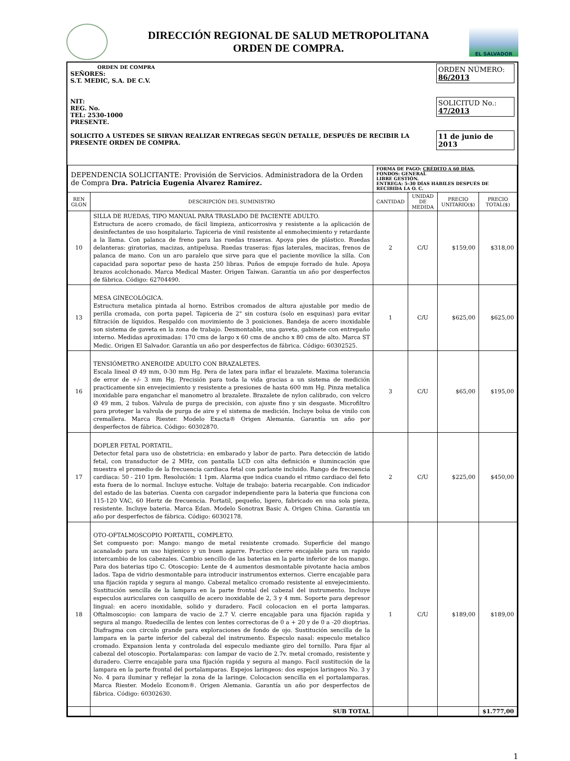DIRECCIÓN REGIONAL DE SALUD METROPOLITANA
ORDEN DE COMPRA.
EL SALVADOR
ORDEN DE COMPRA
SEÑORES:
S.T. MEDIC, S.A. DE C.V.
NIT:
REG. No.
TEL: 2530-1000
PRESENTE.
SOLICITO A USTEDES SE SIRVAN REALIZAR ENTREGAS SEGÚN DETALLE, DESPUÉS DE RECIBIR LA PRESENTE ORDEN DE COMPRA.
ORDEN NÚMERO: 86/2013
SOLICITUD No.: 47/2013
11 de junio de 2013
| DEPENDENCIA SOLICITANTE: Provisión de Servicios. Administradora de la Orden de Compra Dra. Patricia Eugenia Alvarez Ramírez. | | FORMA DE PAGO: CRÉDITO A 60 DÍAS. FONDOS: GENERAL LIBRE GESTIÓN. ENTREGA: 5-30 DÍAS HÁBILES DESPUÉS DE RECIBIDA LA O. C. | | | |
| REN GLON | DESCRIPCIÓN DEL SUMINISTRO | CANTIDAD | UNIDAD DE MEDIDA | PRECIO UNITARIO($) | PRECIO TOTAL($) |
| 10 | SILLA DE RUEDAS, TIPO MANUAL PARA TRASLADO DE PACIENTE ADULTO. Estructura de acero cromado, de fácil limpieza, anticorrosiva y resistente a la aplicación de desinfectantes de uso hospitalario. Tapiceria de vinil resistente al enmohecimiento y retardante a la llama. Con palanca de freno para las ruedas traseras. Apoya pies de plástico. Ruedas delanteras: giratorias, macizas, antipelusa. Ruedas traseras: fijas laterales, macizas, frenos de palanca de mano. Con un aro paralelo que sirve para que el paciente movilice la silla. Con capacidad para soportar peso de hasta 250 libras. Puños de empuje forrado de hule. Apoya brazos acolchonado. Marca Medical Master. Origen Taiwan. Garantía un año por desperfectos de fábrica. Código: 62704490. | 2 | C/U | $159,00 | $318,00 |
| 13 | MESA GINECOLÓGICA. Estructura metalica pintada al horno. Estribos cromados de altura ajustable por medio de perilla cromada, con porta papel. Tapiceria de 2" sin costura (solo en esquinas) para evitar filtración de líquidos. Respaldo con movimiento de 3 posiciones. Bandeja de acero inoxidable son sistema de gaveta en la zona de trabajo. Desmontable, una gaveta, gabinete con entrepaño interno. Medidas aproximadas: 170 cms de largo x 60 cms de ancho x 80 cms de alto. Marca ST Medic. Origen El Salvador. Garantía un año por desperfectos de fábrica. Código: 60302525. | 1 | C/U | $625,00 | $625,00 |
| 16 | TENSIÓMETRO ANEROIDE ADULTO CON BRAZALETES. Escala lineal Ø 49 mm, 0-30 mm Hg. Pera de latex para inflar el brazalete. Maxima tolerancia de error de +/- 3 mm Hg. Precisión para toda la vida gracias a un sistema de medición practicamente sin envejecimiento y resistente a presiones de hasta 600 mm Hg. Pinza metalica inoxidable para enganchar el manometro al brazalete. Brazalete de nylon calibrado, con velcro Ø 49 mm, 2 tubos. Valvula de purga de precisión, con ajuste fino y sin desgaste. Microfiltro para proteger la valvula de purga de aire y el sistema de medición. Incluye bolsa de vinilo con cremallera. Marca Riester. Modelo Exacta® Origen Alemania. Garantía un año por desperfectos de fábrica. Código: 60302870. | 3 | C/U | $65,00 | $195,00 |
| 17 | DOPLER FETAL PORTATIL. Detector fetal para uso de obstetricia: en embarado y labor de parto. Para detección de latido fetal, con transductor de 2 MHz, con pantalla LCD con alta definición e ilumincación que muestra el promedio de la frecuencia cardiaca fetal con parlante incluido. Rango de frecuencia cardiaca: 50 - 210 1pm. Resolución: 1 1pm. Alarma que indica cuando el ritmo cardiaco del feto esta fuera de lo normal. Incluye estuche. Voltaje de trabajo: bateria recargable. Con indicador del estado de las baterias. Cuenta con cargador independiente para la bateria que funciona con 115-120 VAC, 60 Hertz de frecuencia. Portatil, pequeño, ligero, fabricado en una sola pieza, resistente. Incluye bateria. Marca Edan. Modelo Sonotrax Basic A. Origen China. Garantía un año por desperfectos de fábrica. Código: 60302178. | 2 | C/U | $225,00 | $450,00 |
| 18 | OTO-OFTALMOSCOPIO PORTATIL, COMPLETO. Set compuesto por: Mango: mango de metal resistente cromado. Superficie del mango acanalado para un uso higienico y un buen agarre. Practico cierre encajable para un rapido intercambio de los cabezales. Cambio sencillo de las baterias en la parte inferior de los mango. Para dos baterias tipo C. Otoscopio: Lente de 4 aumentos desmontable pivotante hacia ambos lados. Tapa de vidrio desmontable para introducir instrumentos externos. Cierre encajable para una fijación rapida y segura al mango. Cabezal metalico cromado resistente al envejecimiento. Sustitución sencilla de la lampara en la parte frontal del cabezal del instrumento. Incluye especulos auriculares con casquillo de acero inoxidable de 2, 3 y 4 mm. Soporte para depresor lingual: en acero inoxidable, solido y duradero. Facil colocacion en el porta lamparas. Oftalmoscopio: con lampara de vacio de 2.7 V. cierre encajable para una fijación rapida y segura al mango. Ruedecilla de lentes con lentes correctoras de 0 a + 20 y de 0 a -20 dioptrias. Diafragma con circulo grande para exploraciones de fondo de ojo. Sustitución sencilla de la lampara en la parte inferior del cabezal del instrumento. Especulo nasal: especulo metalico cromado. Expansion lenta y controlada del especulo mediante giro del tornillo. Para fijar al cabezal del otoscopio. Portalamparas: con lampar de vacio de 2.7v. metal cromado, resistente y duradero. Cierre encajable para una fijación rapida y segura al mango. Facil sustitución de la lampara en la parte frontal del portalamparas. Espejos laringeos: dos espejos laringeos No. 3 y No. 4 para iluminar y reflejar la zona de la laringe. Colocacion sencilla en el portalamparas. Marca Riester. Modelo Econom®. Origen Alemania. Garantía un año por desperfectos de fábrica. Código: 60302630. | 1 | C/U | $189,00 | $189,00 |
| | SUB TOTAL | | | | $1.777,00 |
1